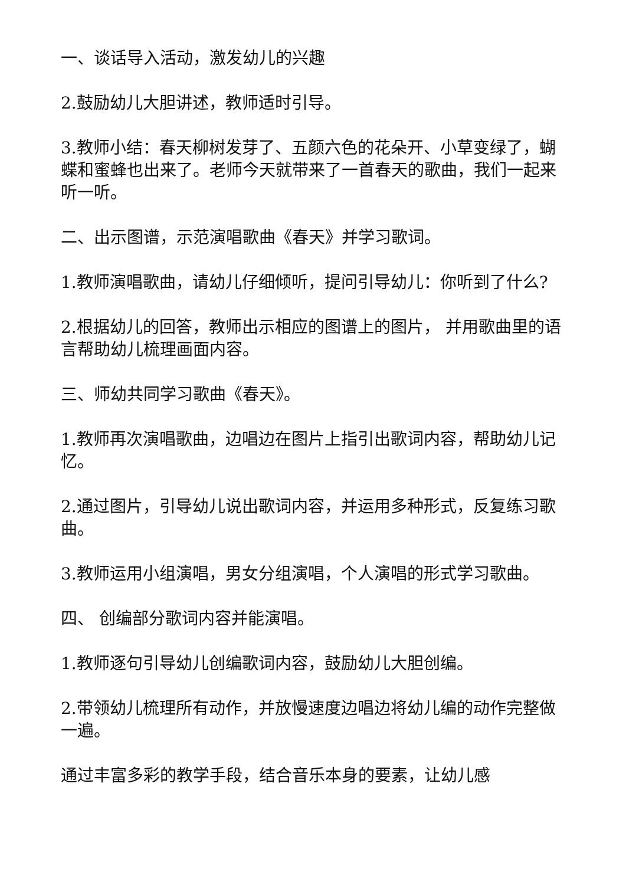一、谈话导入活动，激发幼儿的兴趣
2.鼓励幼儿大胆讲述，教师适时引导。
3.教师小结：春天柳树发芽了、五颜六色的花朵开、小草变绿了，蝴蝶和蜜蜂也出来了。老师今天就带来了一首春天的歌曲，我们一起来听一听。
二、出示图谱，示范演唱歌曲《春天》并学习歌词。
1.教师演唱歌曲，请幼儿仔细倾听，提问引导幼儿：你听到了什么?
2.根据幼儿的回答，教师出示相应的图谱上的图片， 并用歌曲里的语言帮助幼儿梳理画面内容。
三、师幼共同学习歌曲《春天》。
1.教师再次演唱歌曲，边唱边在图片上指引出歌词内容，帮助幼儿记忆。
2.通过图片，引导幼儿说出歌词内容，并运用多种形式，反复练习歌曲。
3.教师运用小组演唱，男女分组演唱，个人演唱的形式学习歌曲。
四、 创编部分歌词内容并能演唱。
1.教师逐句引导幼儿创编歌词内容，鼓励幼儿大胆创编。
2.带领幼儿梳理所有动作，并放慢速度边唱边将幼儿编的动作完整做一遍。
通过丰富多彩的教学手段，结合音乐本身的要素，让幼儿感